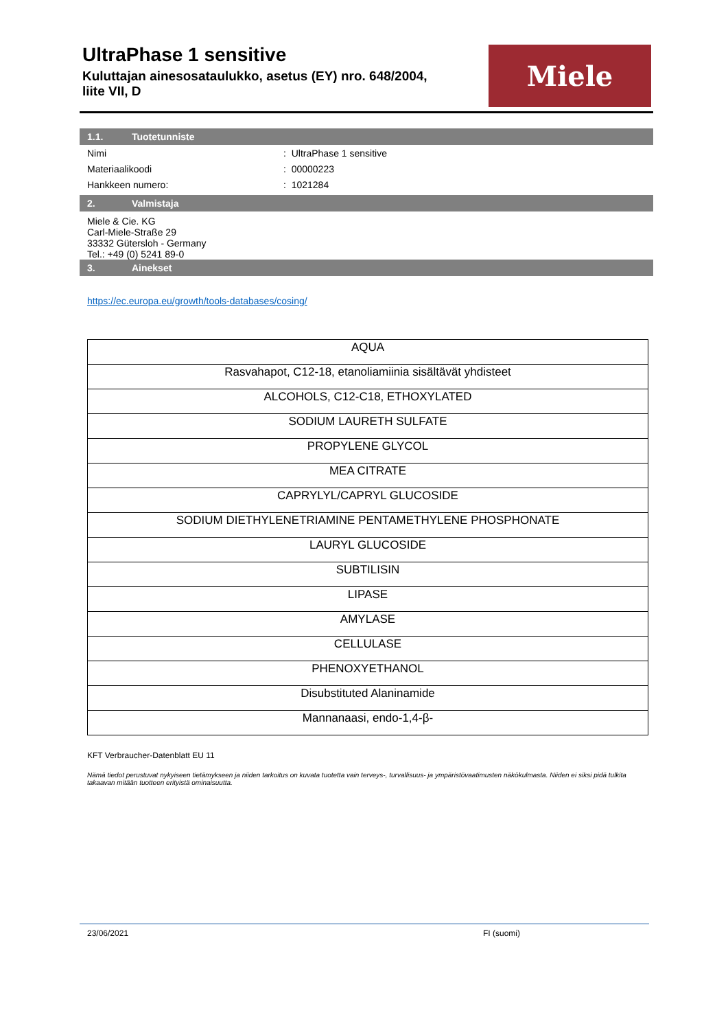UltraPhase 1 sensitive
Kuluttajan ainesosataulukko, asetus (EY) nro. 648/2004, liite VII, D
Miele
1.1. Tuotetunniste
| Nimi | : UltraPhase 1 sensitive |
| Materiaalikoodi | : 00000223 |
| Hankkeen numero: | : 1021284 |
2. Valmistaja
Miele & Cie. KG
Carl-Miele-Straße 29
33332 Gütersloh - Germany
Tel.: +49 (0) 5241 89-0
3. Ainekset
https://ec.europa.eu/growth/tools-databases/cosing/
| AQUA |
| Rasvahapot, C12-18, etanoliamiinia sisältävät yhdisteet |
| ALCOHOLS, C12-C18, ETHOXYLATED |
| SODIUM LAURETH SULFATE |
| PROPYLENE GLYCOL |
| MEA CITRATE |
| CAPRYLYL/CAPRYL GLUCOSIDE |
| SODIUM DIETHYLENETRIAMINE PENTAMETHYLENE PHOSPHONATE |
| LAURYL GLUCOSIDE |
| SUBTILISIN |
| LIPASE |
| AMYLASE |
| CELLULASE |
| PHENOXYETHANOL |
| Disubstituted Alaninamide |
| Mannanaasi, endo-1,4-β- |
KFT Verbraucher-Datenblatt EU 11
Nämä tiedot perustuvat nykyiseen tietämykseen ja niiden tarkoitus on kuvata tuotetta vain terveys-, turvallisuus- ja ympäristövaatimusten näkökulmasta. Niiden ei siksi pidä tulkita takaavan mitään tuotteen erityistä ominaisuutta.
23/06/2021 FI (suomi)